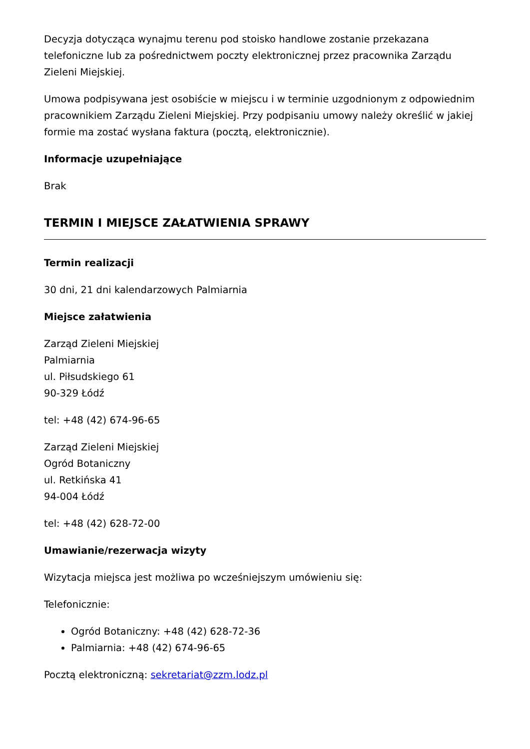Decyzja dotycząca wynajmu terenu pod stoisko handlowe zostanie przekazana telefoniczne lub za pośrednictwem poczty elektronicznej przez pracownika Zarządu Zieleni Miejskiej.
Umowa podpisywana jest osobiście w miejscu i w terminie uzgodnionym z odpowiednim pracownikiem Zarządu Zieleni Miejskiej. Przy podpisaniu umowy należy określić w jakiej formie ma zostać wysłana faktura (pocztą, elektronicznie).
Informacje uzupełniające
Brak
TERMIN I MIEJSCE ZAŁATWIENIA SPRAWY
Termin realizacji
30 dni, 21 dni kalendarzowych Palmiarnia
Miejsce załatwienia
Zarząd Zieleni Miejskiej
Palmiarnia
ul. Piłsudskiego 61
90-329 Łódź
tel: +48 (42) 674-96-65
Zarząd Zieleni Miejskiej
Ogród Botaniczny
ul. Retkińska 41
94-004 Łódź
tel: +48 (42) 628-72-00
Umawianie/rezerwacja wizyty
Wizytacja miejsca jest możliwa po wcześniejszym umówieniu się:
Telefonicznie:
Ogród Botaniczny: +48 (42) 628-72-36
Palmiarnia: +48 (42) 674-96-65
Pocztą elektroniczną: sekretariat@zzm.lodz.pl